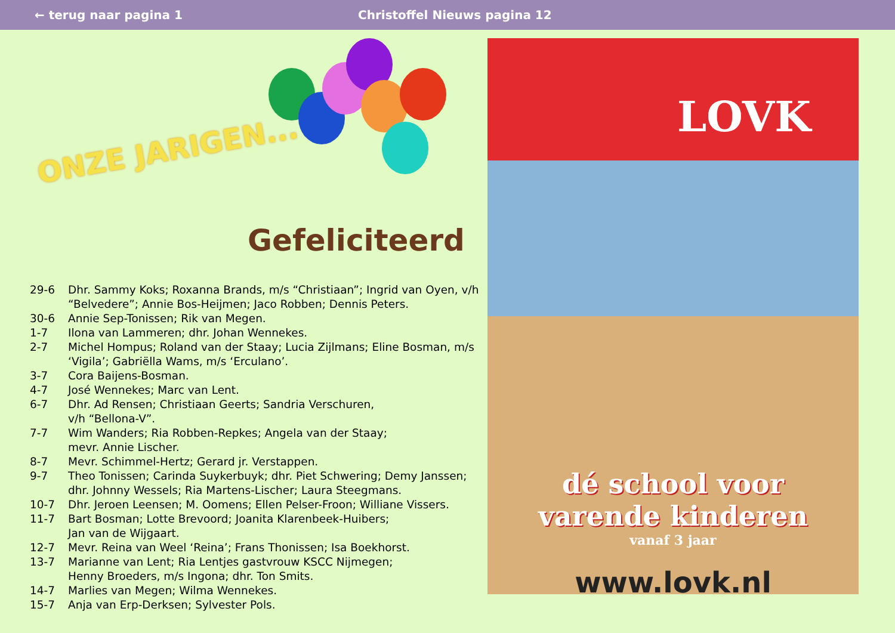← terug naar pagina 1 Christoffel Nieuws pagina 12
ONZE JARIGEN...
Gefeliciteerd
29-6 Dhr. Sammy Koks; Roxanna Brands, m/s “Christiaan”; Ingrid van Oyen, v/h “Belvedere”; Annie Bos-Heijmen; Jaco Robben; Dennis Peters.
30-6 Annie Sep-Tonissen; Rik van Megen.
1-7 Ilona van Lammeren; dhr. Johan Wennekes.
2-7 Michel Hompus; Roland van der Staay; Lucia Zijlmans; Eline Bosman, m/s ‘Vigila’; Gabriëlla Wams, m/s ‘Erculano’.
3-7 Cora Baijens-Bosman.
4-7 José Wennekes; Marc van Lent.
6-7 Dhr. Ad Rensen; Christiaan Geerts; Sandria Verschuren,
v/h “Bellona-V”.
7-7 Wim Wanders; Ria Robben-Repkes; Angela van der Staay;
mevr. Annie Lischer.
8-7 Mevr. Schimmel-Hertz; Gerard jr. Verstappen.
9-7 Theo Tonissen; Carinda Suykerbuyk; dhr. Piet Schwering; Demy Janssen; dhr. Johnny Wessels; Ria Martens-Lischer; Laura Steegmans.
10-7 Dhr. Jeroen Leensen; M. Oomens; Ellen Pelser-Froon; Williane Vissers.
11-7 Bart Bosman; Lotte Brevoord; Joanita Klarenbeek-Huibers;
Jan van de Wijgaart.
12-7 Mevr. Reina van Weel ‘Reina’; Frans Thonissen; Isa Boekhorst.
13-7 Marianne van Lent; Ria Lentjes gastvrouw KSCC Nijmegen;
Henny Broeders, m/s Ingona; dhr. Ton Smits.
14-7 Marlies van Megen; Wilma Wennekes.
15-7 Anja van Erp-Derksen; Sylvester Pols.
LOVK
dé school voor
varende kinderen
vanaf 3 jaar
www.lovk.nl